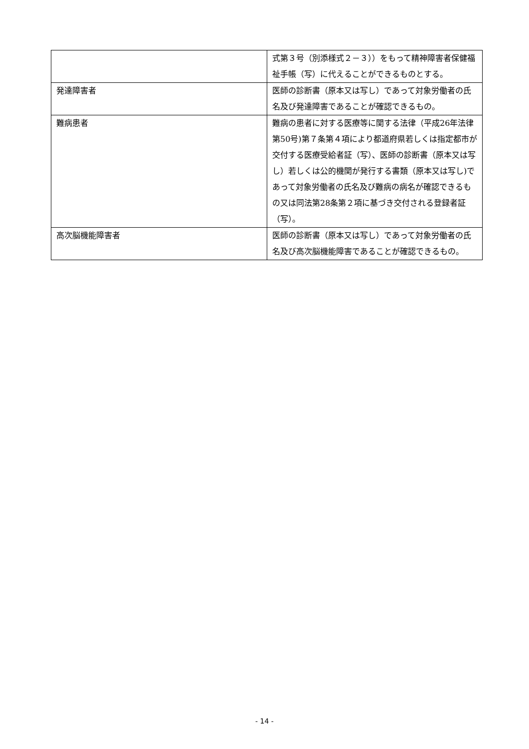| | 式第３号（別添様式２－３））をもって精神障害者保健福祉手帳（写）に代えることができるものとする。 |
| 発達障害者 | 医師の診断書（原本又は写し）であって対象労働者の氏名及び発達障害であることが確認できるもの。 |
| 難病患者 | 難病の患者に対する医療等に関する法律（平成26年法律第50号)第７条第４項により都道府県若しくは指定都市が交付する医療受給者証（写）、医師の診断書（原本又は写し）若しくは公的機関が発行する書類（原本又は写し)であって対象労働者の氏名及び難病の病名が確認できるもの又は同法第28条第２項に基づき交付される登録者証（写）。 |
| 高次脳機能障害者 | 医師の診断書（原本又は写し）であって対象労働者の氏名及び高次脳機能障害であることが確認できるもの。 |
- 14 -